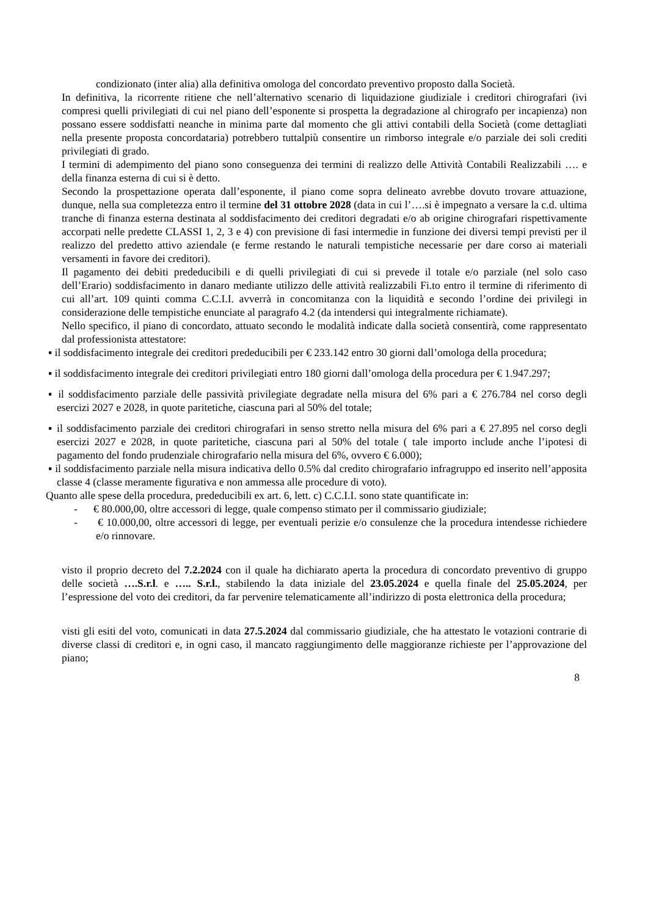condizionato (inter alia) alla definitiva omologa del concordato preventivo proposto dalla Società.
In definitiva, la ricorrente ritiene che nell’alternativo scenario di liquidazione giudiziale i creditori chirografari (ivi compresi quelli privilegiati di cui nel piano dell’esponente si prospetta la degradazione al chirografo per incapienza) non possano essere soddisfatti neanche in minima parte dal momento che gli attivi contabili della Società (come dettagliati nella presente proposta concordataria) potrebbero tuttalpiù consentire un rimborso integrale e/o parziale dei soli crediti privilegiati di grado.
I termini di adempimento del piano sono conseguenza dei termini di realizzo delle Attività Contabili Realizzabili …. e della finanza esterna di cui si è detto.
Secondo la prospettazione operata dall’esponente, il piano come sopra delineato avrebbe dovuto trovare attuazione, dunque, nella sua completezza entro il termine del 31 ottobre 2028 (data in cui l’….si è impegnato a versare la c.d. ultima tranche di finanza esterna destinata al soddisfacimento dei creditori degradati e/o ab origine chirografari rispettivamente accorpati nelle predette CLASSI 1, 2, 3 e 4) con previsione di fasi intermedie in funzione dei diversi tempi previsti per il realizzo del predetto attivo aziendale (e ferme restando le naturali tempistiche necessarie per dare corso ai materiali versamenti in favore dei creditori).
Il pagamento dei debiti prededucibili e di quelli privilegiati di cui si prevede il totale e/o parziale (nel solo caso dell’Erario) soddisfacimento in danaro mediante utilizzo delle attività realizzabili Fi.to entro il termine di riferimento di cui all’art. 109 quinti comma C.C.I.I. avverrà in concomitanza con la liquidità e secondo l’ordine dei privilegi in considerazione delle tempistiche enunciate al paragrafo 4.2 (da intendersi qui integralmente richiamate).
Nello specifico, il piano di concordato, attuato secondo le modalità indicate dalla società consentirà, come rappresentato dal professionista attestatore:
▪ il soddisfacimento integrale dei creditori prededucibili per € 233.142 entro 30 giorni dall’omologa della procedura;
▪ il soddisfacimento integrale dei creditori privilegiati entro 180 giorni dall’omologa della procedura per € 1.947.297;
▪ il soddisfacimento parziale delle passività privilegiate degradate nella misura del 6% pari a € 276.784 nel corso degli esercizi 2027 e 2028, in quote paritetiche, ciascuna pari al 50% del totale;
▪ il soddisfacimento parziale dei creditori chirografari in senso stretto nella misura del 6% pari a € 27.895 nel corso degli esercizi 2027 e 2028, in quote paritetiche, ciascuna pari al 50% del totale ( tale importo include anche l’ipotesi di pagamento del fondo prudenziale chirografario nella misura del 6%, ovvero € 6.000);
▪ il soddisfacimento parziale nella misura indicativa dello 0.5% dal credito chirografario infragruppo ed inserito nell’apposita classe 4 (classe meramente figurativa e non ammessa alle procedure di voto).
Quanto alle spese della procedura, prededucibili ex art. 6, lett. c) C.C.I.I. sono state quantificate in:
- € 80.000,00, oltre accessori di legge, quale compenso stimato per il commissario giudiziale;
- € 10.000,00, oltre accessori di legge, per eventuali perizie e/o consulenze che la procedura intendesse richiedere e/o rinnovare.
visto il proprio decreto del 7.2.2024 con il quale ha dichiarato aperta la procedura di concordato preventivo di gruppo delle società ….S.r.l. e ….. S.r.l., stabilendo la data iniziale del 23.05.2024 e quella finale del 25.05.2024, per l’espressione del voto dei creditori, da far pervenire telematicamente all’indirizzo di posta elettronica della procedura;
visti gli esiti del voto, comunicati in data 27.5.2024 dal commissario giudiziale, che ha attestato le votazioni contrarie di diverse classi di creditori e, in ogni caso, il mancato raggiungimento delle maggioranze richieste per l’approvazione del piano;
8